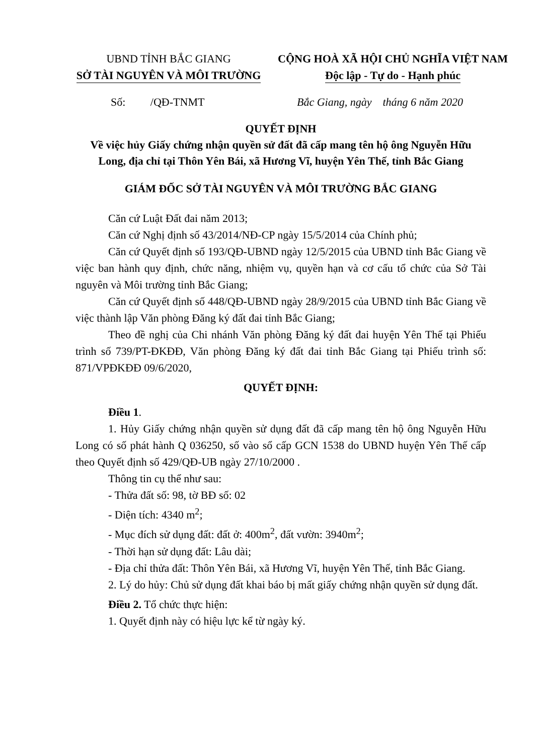UBND TỈNH BẮC GIANG
SỞ TÀI NGUYÊN VÀ MÔI TRƯỜNG
CỘNG HOÀ XÃ HỘI CHỦ NGHĨA VIỆT NAM
Độc lập - Tự do - Hạnh phúc
Số: /QĐ-TNMT Bắc Giang, ngày tháng 6 năm 2020
QUYẾT ĐỊNH
Về việc hủy Giấy chứng nhận quyền sử đất đã cấp mang tên hộ ông Nguyễn Hữu Long, địa chỉ tại Thôn Yên Bái, xã Hương Vĩ, huyện Yên Thế, tỉnh Bắc Giang
GIÁM ĐỐC SỞ TÀI NGUYÊN VÀ MÔI TRƯỜNG BẮC GIANG
Căn cứ Luật Đất đai năm 2013;
Căn cứ Nghị định số 43/2014/NĐ-CP ngày 15/5/2014 của Chính phủ;
Căn cứ Quyết định số 193/QĐ-UBND ngày 12/5/2015 của UBND tỉnh Bắc Giang về việc ban hành quy định, chức năng, nhiệm vụ, quyền hạn và cơ cấu tổ chức của Sở Tài nguyên và Môi trường tỉnh Bắc Giang;
Căn cứ Quyết định số 448/QĐ-UBND ngày 28/9/2015 của UBND tỉnh Bắc Giang về việc thành lập Văn phòng Đăng ký đất đai tỉnh Bắc Giang;
Theo đề nghị của Chi nhánh Văn phòng Đăng ký đất đai huyện Yên Thế tại Phiếu trình số 739/PT-ĐKĐĐ, Văn phòng Đăng ký đất đai tỉnh Bắc Giang tại Phiếu trình số: 871/VPĐKĐĐ 09/6/2020,
QUYẾT ĐỊNH:
Điều 1.
1. Hủy Giấy chứng nhận quyền sử dụng đất đã cấp mang tên hộ ông Nguyễn Hữu Long có số phát hành Q 036250, số vào sổ cấp GCN 1538 do UBND huyện Yên Thế cấp theo Quyết định số 429/QĐ-UB ngày 27/10/2000 .
Thông tin cụ thể như sau:
- Thửa đất số: 98, tờ BĐ số: 02
- Diện tích: 4340 m<sup>2</sup>;
- Mục đích sử dụng đất: đất ở: 400m<sup>2</sup>, đất vườn: 3940m<sup>2</sup>;
- Thời hạn sử dụng đất: Lâu dài;
- Địa chỉ thửa đất: Thôn Yên Bái, xã Hương Vĩ, huyện Yên Thế, tỉnh Bắc Giang.
2. Lý do hủy: Chủ sử dụng đất khai báo bị mất giấy chứng nhận quyền sử dụng đất.
Điều 2. Tổ chức thực hiện:
1. Quyết định này có hiệu lực kể từ ngày ký.